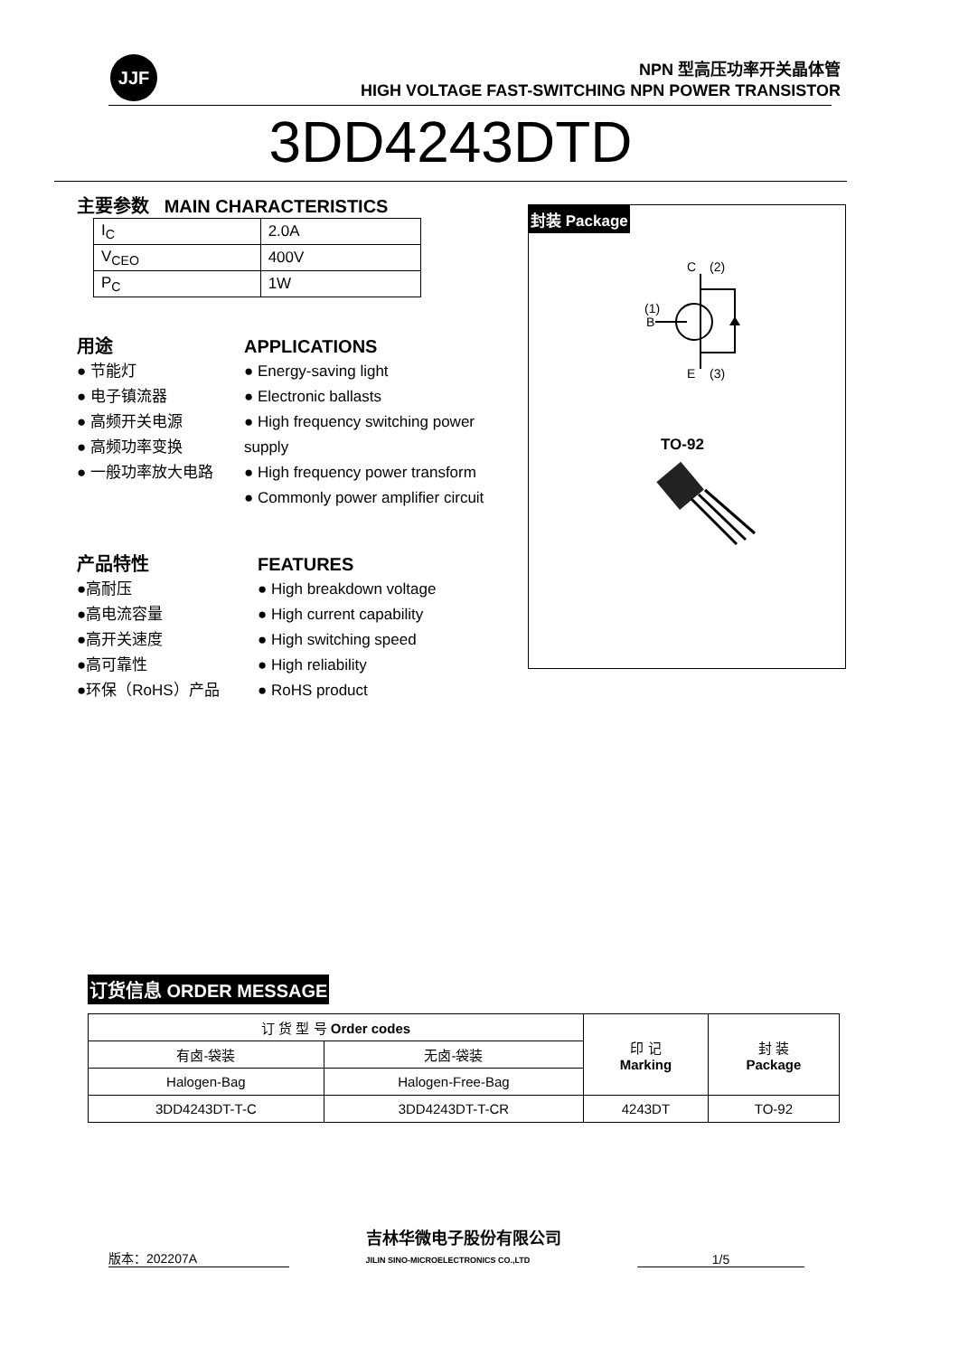JJF
NPN 型高压功率开关晶体管
HIGH VOLTAGE FAST-SWITCHING NPN POWER TRANSISTOR
3DD4243DTD
主要参数 MAIN CHARACTERISTICS
| I<sub>C</sub> | 2.0A |
| V<sub>CEO</sub> | 400V |
| P<sub>C</sub> | 1W |
用途
● 节能灯
● 电子镇流器
● 高频开关电源
● 高频功率变换
● 一般功率放大电路
APPLICATIONS
● Energy-saving light
● Electronic ballasts
● High frequency switching power supply
● High frequency power transform
● Commonly power amplifier circuit
产品特性
●高耐压
●高电流容量
●高开关速度
●高可靠性
●环保（RoHS）产品
FEATURES
● High breakdown voltage
● High current capability
● High switching speed
● High reliability
● RoHS product
封装 Package
C
(2)
B
(1)
E
(3)
TO-92
订货信息 ORDER MESSAGE
| 订 货 型 号 Order codes | | 印 记 Marking | 封 装 Package |
| --- | --- | --- | --- |
| 有卤-袋装 | 无卤-袋装 | | |
| Halogen-Bag | Halogen-Free-Bag | | |
| 3DD4243DT-T-C | 3DD4243DT-T-CR | 4243DT | TO-92 |
版本：202207A 吉林华微电子股份有限公司
JILIN SINO-MICROELECTRONICS CO.,LTD 1/5